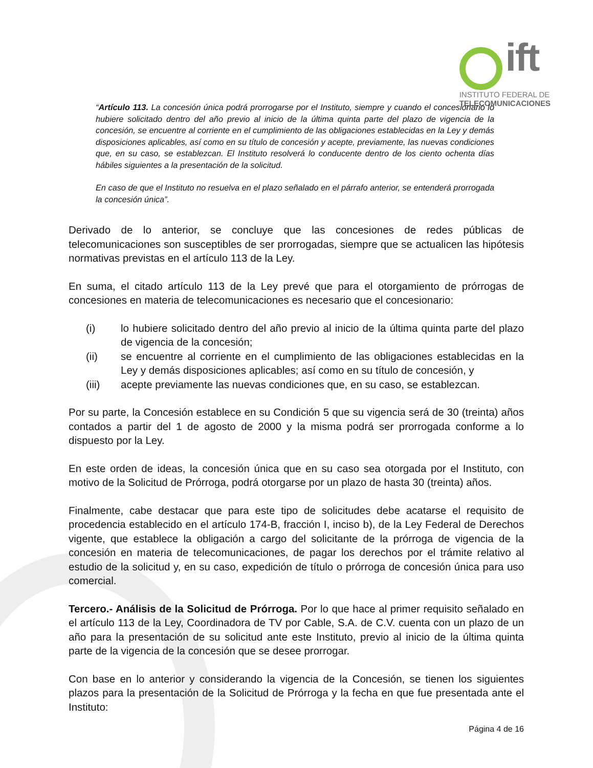ift
INSTITUTO FEDERAL DE
TELECOMUNICACIONES
“Artículo 113. La concesión única podrá prorrogarse por el Instituto, siempre y cuando el concesionario lo hubiere solicitado dentro del año previo al inicio de la última quinta parte del plazo de vigencia de la concesión, se encuentre al corriente en el cumplimiento de las obligaciones establecidas en la Ley y demás disposiciones aplicables, así como en su título de concesión y acepte, previamente, las nuevas condiciones que, en su caso, se establezcan. El Instituto resolverá lo conducente dentro de los ciento ochenta días hábiles siguientes a la presentación de la solicitud.
En caso de que el Instituto no resuelva en el plazo señalado en el párrafo anterior, se entenderá prorrogada la concesión única”.
Derivado de lo anterior, se concluye que las concesiones de redes públicas de telecomunicaciones son susceptibles de ser prorrogadas, siempre que se actualicen las hipótesis normativas previstas en el artículo 113 de la Ley.
En suma, el citado artículo 113 de la Ley prevé que para el otorgamiento de prórrogas de concesiones en materia de telecomunicaciones es necesario que el concesionario:
(i) lo hubiere solicitado dentro del año previo al inicio de la última quinta parte del plazo de vigencia de la concesión;
(ii) se encuentre al corriente en el cumplimiento de las obligaciones establecidas en la Ley y demás disposiciones aplicables; así como en su título de concesión, y
(iii) acepte previamente las nuevas condiciones que, en su caso, se establezcan.
Por su parte, la Concesión establece en su Condición 5 que su vigencia será de 30 (treinta) años contados a partir del 1 de agosto de 2000 y la misma podrá ser prorrogada conforme a lo dispuesto por la Ley.
En este orden de ideas, la concesión única que en su caso sea otorgada por el Instituto, con motivo de la Solicitud de Prórroga, podrá otorgarse por un plazo de hasta 30 (treinta) años.
Finalmente, cabe destacar que para este tipo de solicitudes debe acatarse el requisito de procedencia establecido en el artículo 174-B, fracción I, inciso b), de la Ley Federal de Derechos vigente, que establece la obligación a cargo del solicitante de la prórroga de vigencia de la concesión en materia de telecomunicaciones, de pagar los derechos por el trámite relativo al estudio de la solicitud y, en su caso, expedición de título o prórroga de concesión única para uso comercial.
Tercero.- Análisis de la Solicitud de Prórroga. Por lo que hace al primer requisito señalado en el artículo 113 de la Ley, Coordinadora de TV por Cable, S.A. de C.V. cuenta con un plazo de un año para la presentación de su solicitud ante este Instituto, previo al inicio de la última quinta parte de la vigencia de la concesión que se desee prorrogar.
Con base en lo anterior y considerando la vigencia de la Concesión, se tienen los siguientes plazos para la presentación de la Solicitud de Prórroga y la fecha en que fue presentada ante el Instituto:
Página 4 de 16